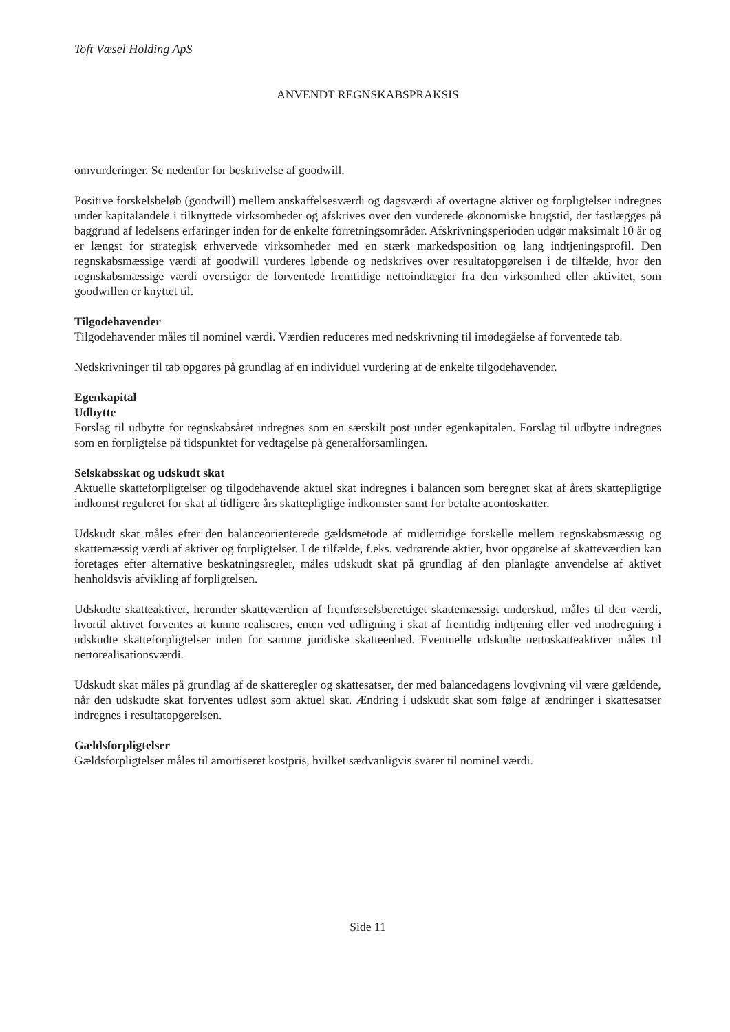Toft Væsel Holding ApS
ANVENDT REGNSKABSPRAKSIS
omvurderinger. Se nedenfor for beskrivelse af goodwill.
Positive forskelsbeløb (goodwill) mellem anskaffelsesværdi og dagsværdi af overtagne aktiver og forpligtelser indregnes under kapitalandele i tilknyttede virksomheder og afskrives over den vurderede økonomiske brugstid, der fastlægges på baggrund af ledelsens erfaringer inden for de enkelte forretningsområder. Afskrivningsperioden udgør maksimalt 10 år og er længst for strategisk erhvervede virksomheder med en stærk markedsposition og lang indtjeningsprofil. Den regnskabsmæssige værdi af goodwill vurderes løbende og nedskrives over resultatopgørelsen i de tilfælde, hvor den regnskabsmæssige værdi overstiger de forventede fremtidige nettoindtægter fra den virksomhed eller aktivitet, som goodwillen er knyttet til.
Tilgodehavender
Tilgodehavender måles til nominel værdi. Værdien reduceres med nedskrivning til imødegåelse af forventede tab.
Nedskrivninger til tab opgøres på grundlag af en individuel vurdering af de enkelte tilgodehavender.
Egenkapital
Udbytte
Forslag til udbytte for regnskabsåret indregnes som en særskilt post under egenkapitalen. Forslag til udbytte indregnes som en forpligtelse på tidspunktet for vedtagelse på generalforsamlingen.
Selskabsskat og udskudt skat
Aktuelle skatteforpligtelser og tilgodehavende aktuel skat indregnes i balancen som beregnet skat af årets skattepligtige indkomst reguleret for skat af tidligere års skattepligtige indkomster samt for betalte acontoskatter.
Udskudt skat måles efter den balanceorienterede gældsmetode af midlertidige forskelle mellem regnskabsmæssig og skattemæssig værdi af aktiver og forpligtelser. I de tilfælde, f.eks. vedrørende aktier, hvor opgørelse af skatteværdien kan foretages efter alternative beskatningsregler, måles udskudt skat på grundlag af den planlagte anvendelse af aktivet henholdsvis afvikling af forpligtelsen.
Udskudte skatteaktiver, herunder skatteværdien af fremførselsberettiget skattemæssigt underskud, måles til den værdi, hvortil aktivet forventes at kunne realiseres, enten ved udligning i skat af fremtidig indtjening eller ved modregning i udskudte skatteforpligtelser inden for samme juridiske skatteenhed. Eventuelle udskudte nettoskatteaktiver måles til nettorealisationsværdi.
Udskudt skat måles på grundlag af de skatteregler og skattesatser, der med balancedagens lovgivning vil være gældende, når den udskudte skat forventes udløst som aktuel skat. Ændring i udskudt skat som følge af ændringer i skattesatser indregnes i resultatopgørelsen.
Gældsforpligtelser
Gældsforpligtelser måles til amortiseret kostpris, hvilket sædvanligvis svarer til nominel værdi.
Side 11